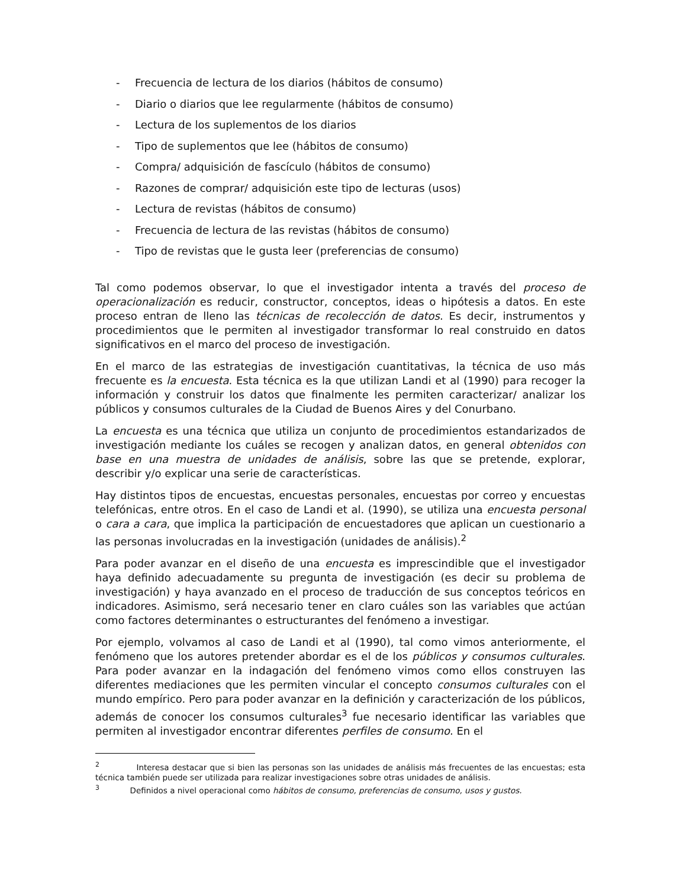- Frecuencia de lectura de los diarios (hábitos de consumo)
- Diario o diarios que lee regularmente (hábitos de consumo)
- Lectura de los suplementos de los diarios
- Tipo de suplementos que lee (hábitos de consumo)
- Compra/ adquisición de fascículo (hábitos de consumo)
- Razones de comprar/ adquisición este tipo de lecturas (usos)
- Lectura de revistas (hábitos de consumo)
- Frecuencia de lectura de las revistas (hábitos de consumo)
- Tipo de revistas que le gusta leer (preferencias de consumo)
Tal como podemos observar, lo que el investigador intenta a través del proceso de operacionalización es reducir, constructor, conceptos, ideas o hipótesis a datos. En este proceso entran de lleno las técnicas de recolección de datos. Es decir, instrumentos y procedimientos que le permiten al investigador transformar lo real construido en datos significativos en el marco del proceso de investigación.
En el marco de las estrategias de investigación cuantitativas, la técnica de uso más frecuente es la encuesta. Esta técnica es la que utilizan Landi et al (1990) para recoger la información y construir los datos que finalmente les permiten caracterizar/ analizar los públicos y consumos culturales de la Ciudad de Buenos Aires y del Conurbano.
La encuesta es una técnica que utiliza un conjunto de procedimientos estandarizados de investigación mediante los cuáles se recogen y analizan datos, en general obtenidos con base en una muestra de unidades de análisis, sobre las que se pretende, explorar, describir y/o explicar una serie de características.
Hay distintos tipos de encuestas, encuestas personales, encuestas por correo y encuestas telefónicas, entre otros. En el caso de Landi et al. (1990), se utiliza una encuesta personal o cara a cara, que implica la participación de encuestadores que aplican un cuestionario a las personas involucradas en la investigación (unidades de análisis).<sup>2</sup>
Para poder avanzar en el diseño de una encuesta es imprescindible que el investigador haya definido adecuadamente su pregunta de investigación (es decir su problema de investigación) y haya avanzado en el proceso de traducción de sus conceptos teóricos en indicadores. Asimismo, será necesario tener en claro cuáles son las variables que actúan como factores determinantes o estructurantes del fenómeno a investigar.
Por ejemplo, volvamos al caso de Landi et al (1990), tal como vimos anteriormente, el fenómeno que los autores pretender abordar es el de los públicos y consumos culturales. Para poder avanzar en la indagación del fenómeno vimos como ellos construyen las diferentes mediaciones que les permiten vincular el concepto consumos culturales con el mundo empírico. Pero para poder avanzar en la definición y caracterización de los públicos, además de conocer los consumos culturales<sup>3</sup> fue necesario identificar las variables que permiten al investigador encontrar diferentes perfiles de consumo. En el
<sup>2</sup> Interesa destacar que si bien las personas son las unidades de análisis más frecuentes de las encuestas; esta técnica también puede ser utilizada para realizar investigaciones sobre otras unidades de análisis.
<sup>3</sup> Definidos a nivel operacional como hábitos de consumo, preferencias de consumo, usos y gustos.